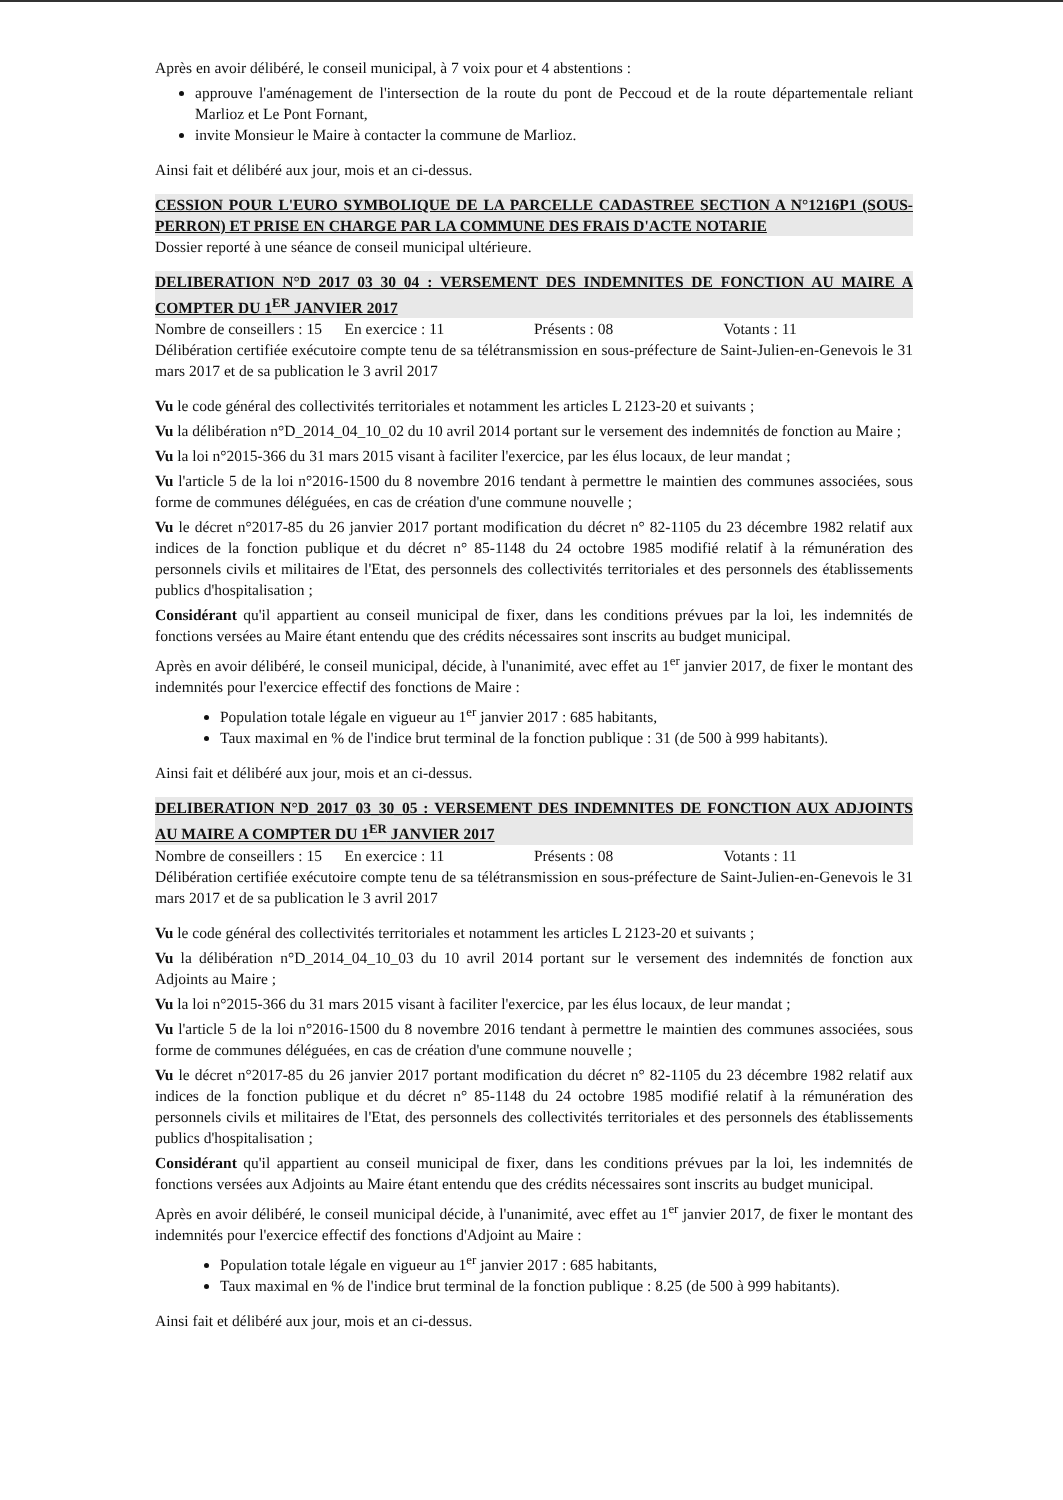Après en avoir délibéré, le conseil municipal, à 7 voix pour et 4 abstentions :
approuve l'aménagement de l'intersection de la route du pont de Peccoud et de la route départementale reliant Marlioz et Le Pont Fornant,
invite Monsieur le Maire à contacter la commune de Marlioz.
Ainsi fait et délibéré aux jour, mois et an ci-dessus.
CESSION POUR L'EURO SYMBOLIQUE DE LA PARCELLE CADASTREE SECTION A N°1216P1 (SOUS-PERRON) ET PRISE EN CHARGE PAR LA COMMUNE DES FRAIS D'ACTE NOTARIE
Dossier reporté à une séance de conseil municipal ultérieure.
DELIBERATION N°D_2017_03_30_04 : VERSEMENT DES INDEMNITES DE FONCTION AU MAIRE A COMPTER DU 1<sup>ER</sup> JANVIER 2017
Nombre de conseillers : 15 En exercice : 11 Présents : 08 Votants : 11
Délibération certifiée exécutoire compte tenu de sa télétransmission en sous-préfecture de Saint-Julien-en-Genevois le 31 mars 2017 et de sa publication le 3 avril 2017
Vu le code général des collectivités territoriales et notamment les articles L 2123-20 et suivants ;
Vu la délibération n°D_2014_04_10_02 du 10 avril 2014 portant sur le versement des indemnités de fonction au Maire ;
Vu la loi n°2015-366 du 31 mars 2015 visant à faciliter l'exercice, par les élus locaux, de leur mandat ;
Vu l'article 5 de la loi n°2016-1500 du 8 novembre 2016 tendant à permettre le maintien des communes associées, sous forme de communes déléguées, en cas de création d'une commune nouvelle ;
Vu le décret n°2017-85 du 26 janvier 2017 portant modification du décret n° 82-1105 du 23 décembre 1982 relatif aux indices de la fonction publique et du décret n° 85-1148 du 24 octobre 1985 modifié relatif à la rémunération des personnels civils et militaires de l'Etat, des personnels des collectivités territoriales et des personnels des établissements publics d'hospitalisation ;
Considérant qu'il appartient au conseil municipal de fixer, dans les conditions prévues par la loi, les indemnités de fonctions versées au Maire étant entendu que des crédits nécessaires sont inscrits au budget municipal.
Après en avoir délibéré, le conseil municipal, décide, à l'unanimité, avec effet au 1<sup>er</sup> janvier 2017, de fixer le montant des indemnités pour l'exercice effectif des fonctions de Maire :
Population totale légale en vigueur au 1<sup>er</sup> janvier 2017 : 685 habitants,
Taux maximal en % de l'indice brut terminal de la fonction publique : 31 (de 500 à 999 habitants).
Ainsi fait et délibéré aux jour, mois et an ci-dessus.
DELIBERATION N°D_2017_03_30_05 : VERSEMENT DES INDEMNITES DE FONCTION AUX ADJOINTS AU MAIRE A COMPTER DU 1<sup>ER</sup> JANVIER 2017
Nombre de conseillers : 15 En exercice : 11 Présents : 08 Votants : 11
Délibération certifiée exécutoire compte tenu de sa télétransmission en sous-préfecture de Saint-Julien-en-Genevois le 31 mars 2017 et de sa publication le 3 avril 2017
Vu le code général des collectivités territoriales et notamment les articles L 2123-20 et suivants ;
Vu la délibération n°D_2014_04_10_03 du 10 avril 2014 portant sur le versement des indemnités de fonction aux Adjoints au Maire ;
Vu la loi n°2015-366 du 31 mars 2015 visant à faciliter l'exercice, par les élus locaux, de leur mandat ;
Vu l'article 5 de la loi n°2016-1500 du 8 novembre 2016 tendant à permettre le maintien des communes associées, sous forme de communes déléguées, en cas de création d'une commune nouvelle ;
Vu le décret n°2017-85 du 26 janvier 2017 portant modification du décret n° 82-1105 du 23 décembre 1982 relatif aux indices de la fonction publique et du décret n° 85-1148 du 24 octobre 1985 modifié relatif à la rémunération des personnels civils et militaires de l'Etat, des personnels des collectivités territoriales et des personnels des établissements publics d'hospitalisation ;
Considérant qu'il appartient au conseil municipal de fixer, dans les conditions prévues par la loi, les indemnités de fonctions versées aux Adjoints au Maire étant entendu que des crédits nécessaires sont inscrits au budget municipal.
Après en avoir délibéré, le conseil municipal décide, à l'unanimité, avec effet au 1<sup>er</sup> janvier 2017, de fixer le montant des indemnités pour l'exercice effectif des fonctions d'Adjoint au Maire :
Population totale légale en vigueur au 1<sup>er</sup> janvier 2017 : 685 habitants,
Taux maximal en % de l'indice brut terminal de la fonction publique : 8.25 (de 500 à 999 habitants).
Ainsi fait et délibéré aux jour, mois et an ci-dessus.